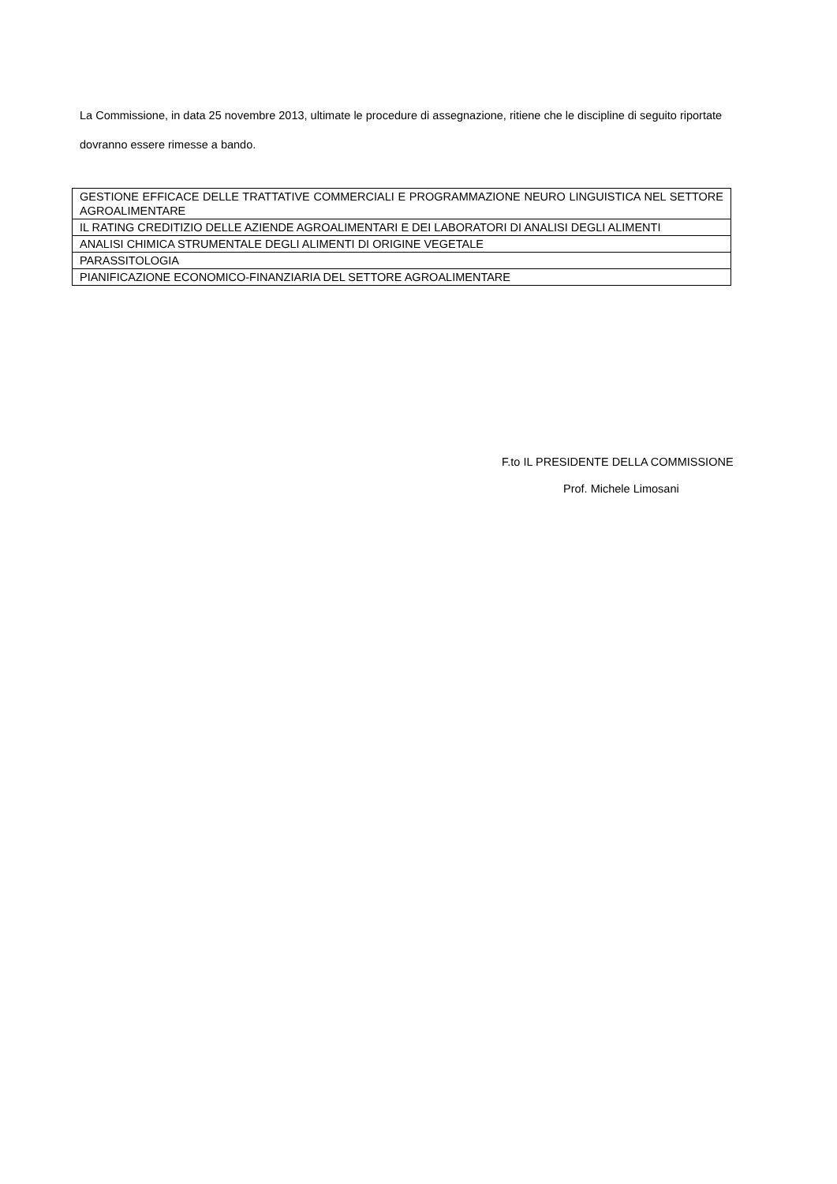La Commissione, in data 25 novembre 2013, ultimate le procedure di assegnazione, ritiene che le discipline di seguito riportate dovranno essere rimesse a bando.
| GESTIONE EFFICACE DELLE TRATTATIVE COMMERCIALI E PROGRAMMAZIONE NEURO LINGUISTICA NEL SETTORE AGROALIMENTARE |
| IL RATING CREDITIZIO DELLE AZIENDE AGROALIMENTARI E DEI LABORATORI DI ANALISI DEGLI ALIMENTI |
| ANALISI CHIMICA STRUMENTALE DEGLI ALIMENTI DI ORIGINE VEGETALE |
| PARASSITOLOGIA |
| PIANIFICAZIONE ECONOMICO-FINANZIARIA DEL SETTORE AGROALIMENTARE |
F.to IL PRESIDENTE DELLA COMMISSIONE
Prof. Michele Limosani